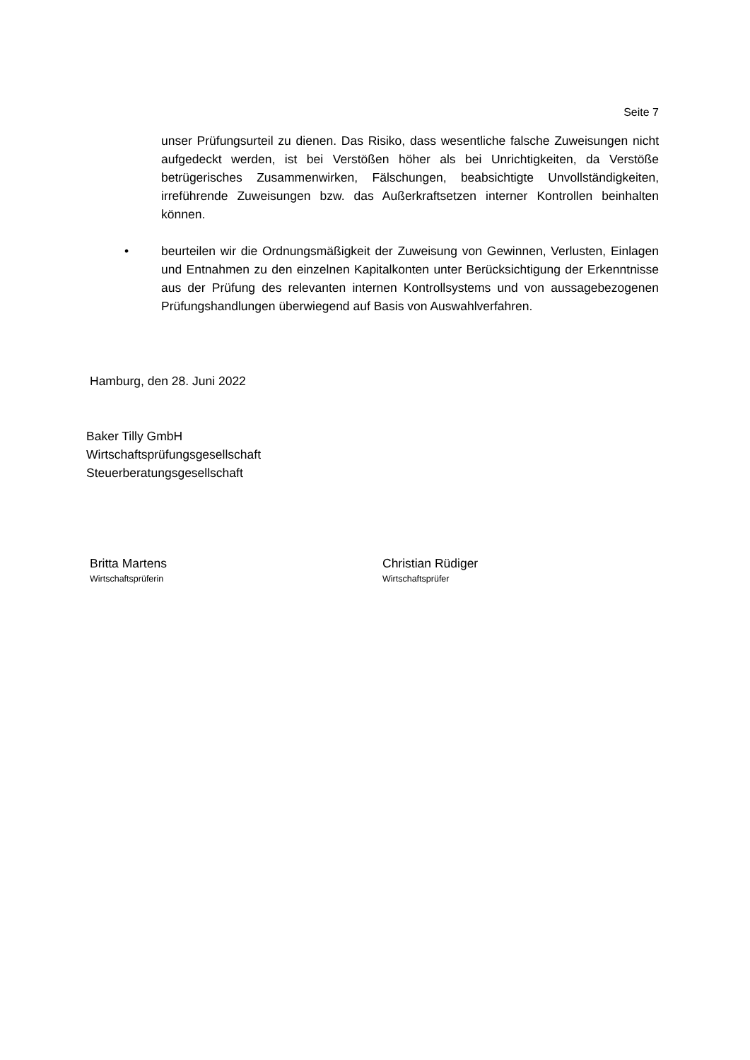Seite 7
unser Prüfungsurteil zu dienen. Das Risiko, dass wesentliche falsche Zuweisungen nicht aufgedeckt werden, ist bei Verstößen höher als bei Unrichtigkeiten, da Verstöße betrügerisches Zusammenwirken, Fälschungen, beabsichtigte Unvollständigkeiten, irreführende Zuweisungen bzw. das Außerkraftsetzen interner Kontrollen beinhalten können.
• beurteilen wir die Ordnungsmäßigkeit der Zuweisung von Gewinnen, Verlusten, Einlagen und Entnahmen zu den einzelnen Kapitalkonten unter Berücksichtigung der Erkenntnisse aus der Prüfung des relevanten internen Kontrollsystems und von aussagebezogenen Prüfungshandlungen überwiegend auf Basis von Auswahlverfahren.
Hamburg, den 28. Juni 2022
Baker Tilly GmbH
Wirtschaftsprüfungsgesellschaft
Steuerberatungsgesellschaft
Britta Martens
Wirtschaftsprüferin
Christian Rüdiger
Wirtschaftsprüfer